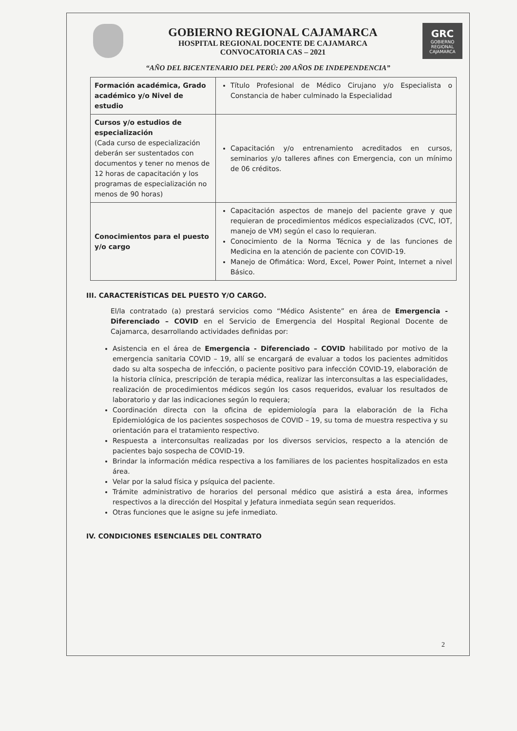GOBIERNO REGIONAL CAJAMARCA
HOSPITAL REGIONAL DOCENTE DE CAJAMARCA
CONVOCATORIA CAS – 2021
GRC
GOBIERNO REGIONAL
CAJAMARCA
“AÑO DEL BICENTENARIO DEL PERÚ: 200 AÑOS DE INDEPENDENCIA”
| Formación académica, Grado académico y/o Nivel de estudio | Título Profesional de Médico Cirujano y/o Especialista o Constancia de haber culminado la Especialidad |
| Cursos y/o estudios de especialización (Cada curso de especialización deberán ser sustentados con documentos y tener no menos de 12 horas de capacitación y los programas de especialización no menos de 90 horas) | Capacitación y/o entrenamiento acreditados en cursos, seminarios y/o talleres afines con Emergencia, con un mínimo de 06 créditos. |
| Conocimientos para el puesto y/o cargo | Capacitación aspectos de manejo del paciente grave y que requieran de procedimientos médicos especializados (CVC, IOT, manejo de VM) según el caso lo requieran. Conocimiento de la Norma Técnica y de las funciones de Medicina en la atención de paciente con COVID-19. Manejo de Ofimática: Word, Excel, Power Point, Internet a nivel Básico. |
III. CARACTERÍSTICAS DEL PUESTO Y/O CARGO.
El/la contratado (a) prestará servicios como “Médico Asistente” en área de Emergencia - Diferenciado – COVID en el Servicio de Emergencia del Hospital Regional Docente de Cajamarca, desarrollando actividades definidas por:
Asistencia en el área de Emergencia - Diferenciado – COVID habilitado por motivo de la emergencia sanitaria COVID – 19, allí se encargará de evaluar a todos los pacientes admitidos dado su alta sospecha de infección, o paciente positivo para infección COVID-19, elaboración de la historia clínica, prescripción de terapia médica, realizar las interconsultas a las especialidades, realización de procedimientos médicos según los casos requeridos, evaluar los resultados de laboratorio y dar las indicaciones según lo requiera;
Coordinación directa con la oficina de epidemiología para la elaboración de la Ficha Epidemiológica de los pacientes sospechosos de COVID – 19, su toma de muestra respectiva y su orientación para el tratamiento respectivo.
Respuesta a interconsultas realizadas por los diversos servicios, respecto a la atención de pacientes bajo sospecha de COVID-19.
Brindar la información médica respectiva a los familiares de los pacientes hospitalizados en esta área.
Velar por la salud física y psíquica del paciente.
Trámite administrativo de horarios del personal médico que asistirá a esta área, informes respectivos a la dirección del Hospital y Jefatura inmediata según sean requeridos.
Otras funciones que le asigne su jefe inmediato.
IV. CONDICIONES ESENCIALES DEL CONTRATO
2